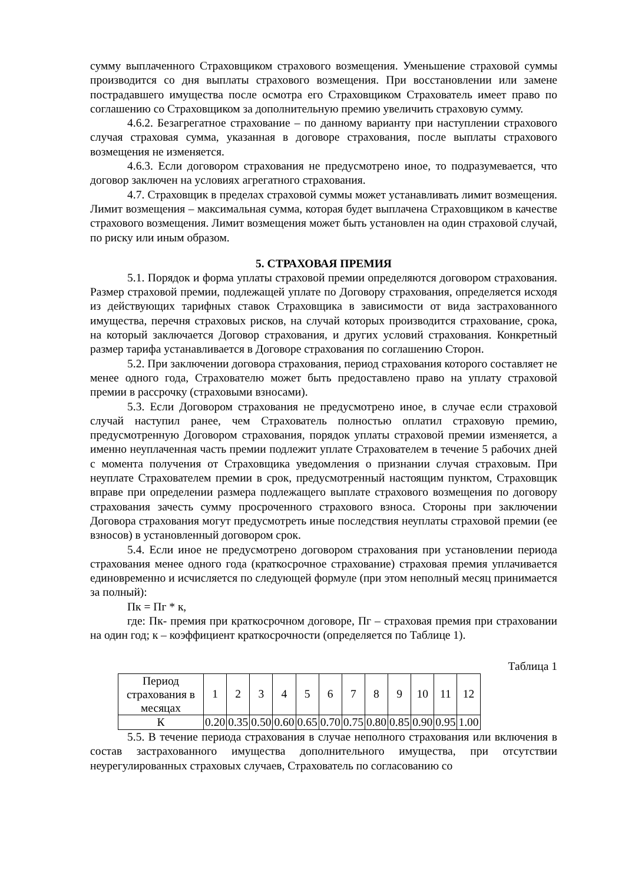сумму выплаченного Страховщиком страхового возмещения. Уменьшение страховой суммы производится со дня выплаты страхового возмещения. При восстановлении или замене пострадавшего имущества после осмотра его Страховщиком Страхователь имеет право по соглашению со Страховщиком за дополнительную премию увеличить страховую сумму.
4.6.2. Безагрегатное страхование – по данному варианту при наступлении страхового случая страховая сумма, указанная в договоре страхования, после выплаты страхового возмещения не изменяется.
4.6.3. Если договором страхования не предусмотрено иное, то подразумевается, что договор заключен на условиях агрегатного страхования.
4.7. Страховщик в пределах страховой суммы может устанавливать лимит возмещения. Лимит возмещения – максимальная сумма, которая будет выплачена Страховщиком в качестве страхового возмещения. Лимит возмещения может быть установлен на один страховой случай, по риску или иным образом.
5. СТРАХОВАЯ ПРЕМИЯ
5.1. Порядок и форма уплаты страховой премии определяются договором страхования. Размер страховой премии, подлежащей уплате по Договору страхования, определяется исходя из действующих тарифных ставок Страховщика в зависимости от вида застрахованного имущества, перечня страховых рисков, на случай которых производится страхование, срока, на который заключается Договор страхования, и других условий страхования. Конкретный размер тарифа устанавливается в Договоре страхования по соглашению Сторон.
5.2. При заключении договора страхования, период страхования которого составляет не менее одного года, Страхователю может быть предоставлено право на уплату страховой премии в рассрочку (страховыми взносами).
5.3. Если Договором страхования не предусмотрено иное, в случае если страховой случай наступил ранее, чем Страхователь полностью оплатил страховую премию, предусмотренную Договором страхования, порядок уплаты страховой премии изменяется, а именно неуплаченная часть премии подлежит уплате Страхователем в течение 5 рабочих дней с момента получения от Страховщика уведомления о признании случая страховым. При неуплате Страхователем премии в срок, предусмотренный настоящим пунктом, Страховщик вправе при определении размера подлежащего выплате страхового возмещения по договору страхования зачесть сумму просроченного страхового взноса. Стороны при заключении Договора страхования могут предусмотреть иные последствия неуплаты страховой премии (ее взносов) в установленный договором срок.
5.4. Если иное не предусмотрено договором страхования при установлении периода страхования менее одного года (краткосрочное страхование) страховая премия уплачивается единовременно и исчисляется по следующей формуле (при этом неполный месяц принимается за полный):
Пк = Пг * к,
где: Пк- премия при краткосрочном договоре, Пг – страховая премия при страховании на один год; к – коэффициент краткосрочности (определяется по Таблице 1).
Таблица 1
| Период страхования в месяцах | 1 | 2 | 3 | 4 | 5 | 6 | 7 | 8 | 9 | 10 | 11 | 12 |
| К | 0.20 | 0.35 | 0.50 | 0.60 | 0.65 | 0.70 | 0.75 | 0.80 | 0.85 | 0.90 | 0.95 | 1.00 |
5.5. В течение периода страхования в случае неполного страхования или включения в состав застрахованного имущества дополнительного имущества, при отсутствии неурегулированных страховых случаев, Страхователь по согласованию со